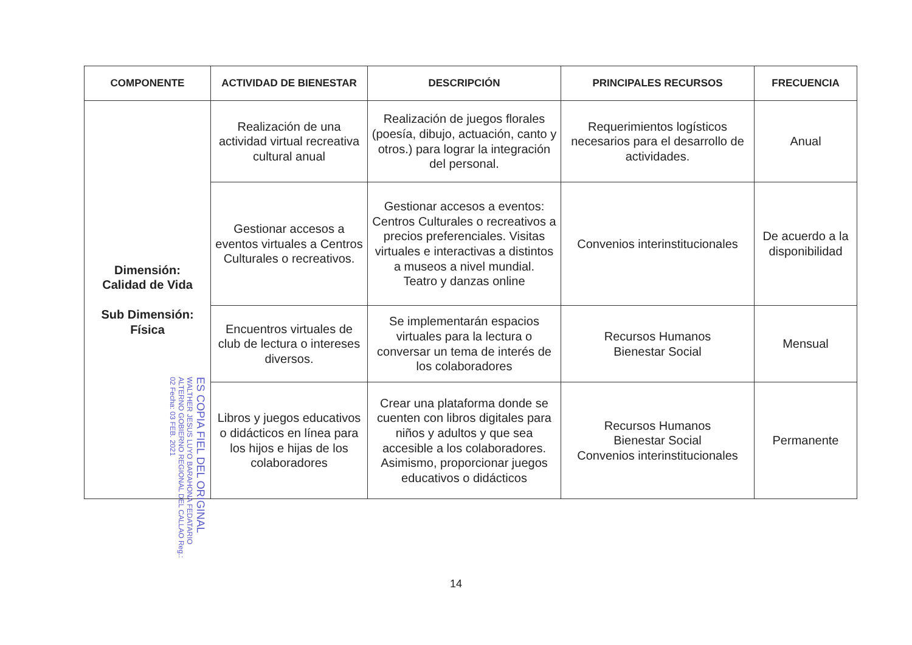| COMPONENTE | ACTIVIDAD DE BIENESTAR | DESCRIPCIÓN | PRINCIPALES RECURSOS | FRECUENCIA |
| --- | --- | --- | --- | --- |
| Dimensión: Calidad de Vida Sub Dimensión: Física | Realización de una actividad virtual recreativa cultural anual | Realización de juegos florales (poesía, dibujo, actuación, canto y otros.) para lograr la integración del personal. | Requerimientos logísticos necesarios para el desarrollo de actividades. | Anual |
| | Gestionar accesos a eventos virtuales a Centros Culturales o recreativos. | Gestionar accesos a eventos: Centros Culturales o recreativos a precios preferenciales. Visitas virtuales e interactivas a distintos a museos a nivel mundial. Teatro y danzas online | Convenios interinstitucionales | De acuerdo a la disponibilidad |
| | Encuentros virtuales de club de lectura o intereses diversos. | Se implementarán espacios virtuales para la lectura o conversar un tema de interés de los colaboradores | Recursos Humanos Bienestar Social | Mensual |
| | Libros y juegos educativos o didácticos en línea para los hijos e hijas de los colaboradores | Crear una plataforma donde se cuenten con libros digitales para niños y adultos y que sea accesible a los colaboradores. Asimismo, proporcionar juegos educativos o didácticos | Recursos Humanos Bienestar Social Convenios interinstitucionales | Permanente |
ES COPIA FIEL DEL ORIGINAL WALTHER JESUS LUYO BARAHONA FEDATARIO ALTERNO GOBIERNO REGIONAL DEL CALLAO Reg.: 02 Fecha: 03 FEB. 2021
14